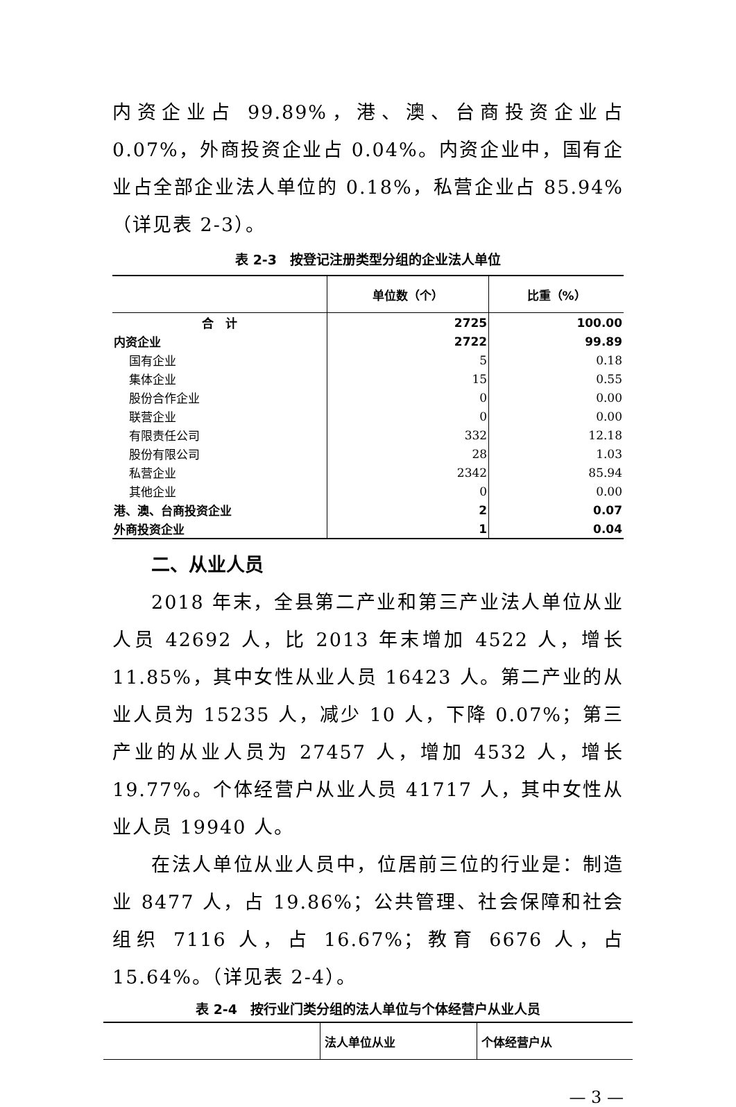内资企业占 99.89%，港、澳、台商投资企业占 0.07%，外商投资企业占 0.04%。内资企业中，国有企业占全部企业法人单位的 0.18%，私营企业占 85.94%（详见表 2-3）。
表 2-3　按登记注册类型分组的企业法人单位
| | 单位数（个） | 比重（%） |
| --- | --- | --- |
| 合 计 | 2725 | 100.00 |
| 内资企业 | 2722 | 99.89 |
| 国有企业 | 5 | 0.18 |
| 集体企业 | 15 | 0.55 |
| 股份合作企业 | 0 | 0.00 |
| 联营企业 | 0 | 0.00 |
| 有限责任公司 | 332 | 12.18 |
| 股份有限公司 | 28 | 1.03 |
| 私营企业 | 2342 | 85.94 |
| 其他企业 | 0 | 0.00 |
| 港、澳、台商投资企业 | 2 | 0.07 |
| 外商投资企业 | 1 | 0.04 |
二、从业人员
2018 年末，全县第二产业和第三产业法人单位从业人员 42692 人，比 2013 年末增加 4522 人，增长 11.85%，其中女性从业人员 16423 人。第二产业的从业人员为 15235 人，减少 10 人，下降 0.07%；第三产业的从业人员为 27457 人，增加 4532 人，增长 19.77%。个体经营户从业人员 41717 人，其中女性从业人员 19940 人。
在法人单位从业人员中，位居前三位的行业是：制造业 8477 人，占 19.86%；公共管理、社会保障和社会组织 7116 人，占 16.67%；教育 6676 人，占 15.64%。（详见表 2-4）。
表 2-4　按行业门类分组的法人单位与个体经营户从业人员
| | 法人单位从业 | 个体经营户从 |
| --- | --- | --- |
— 3 —